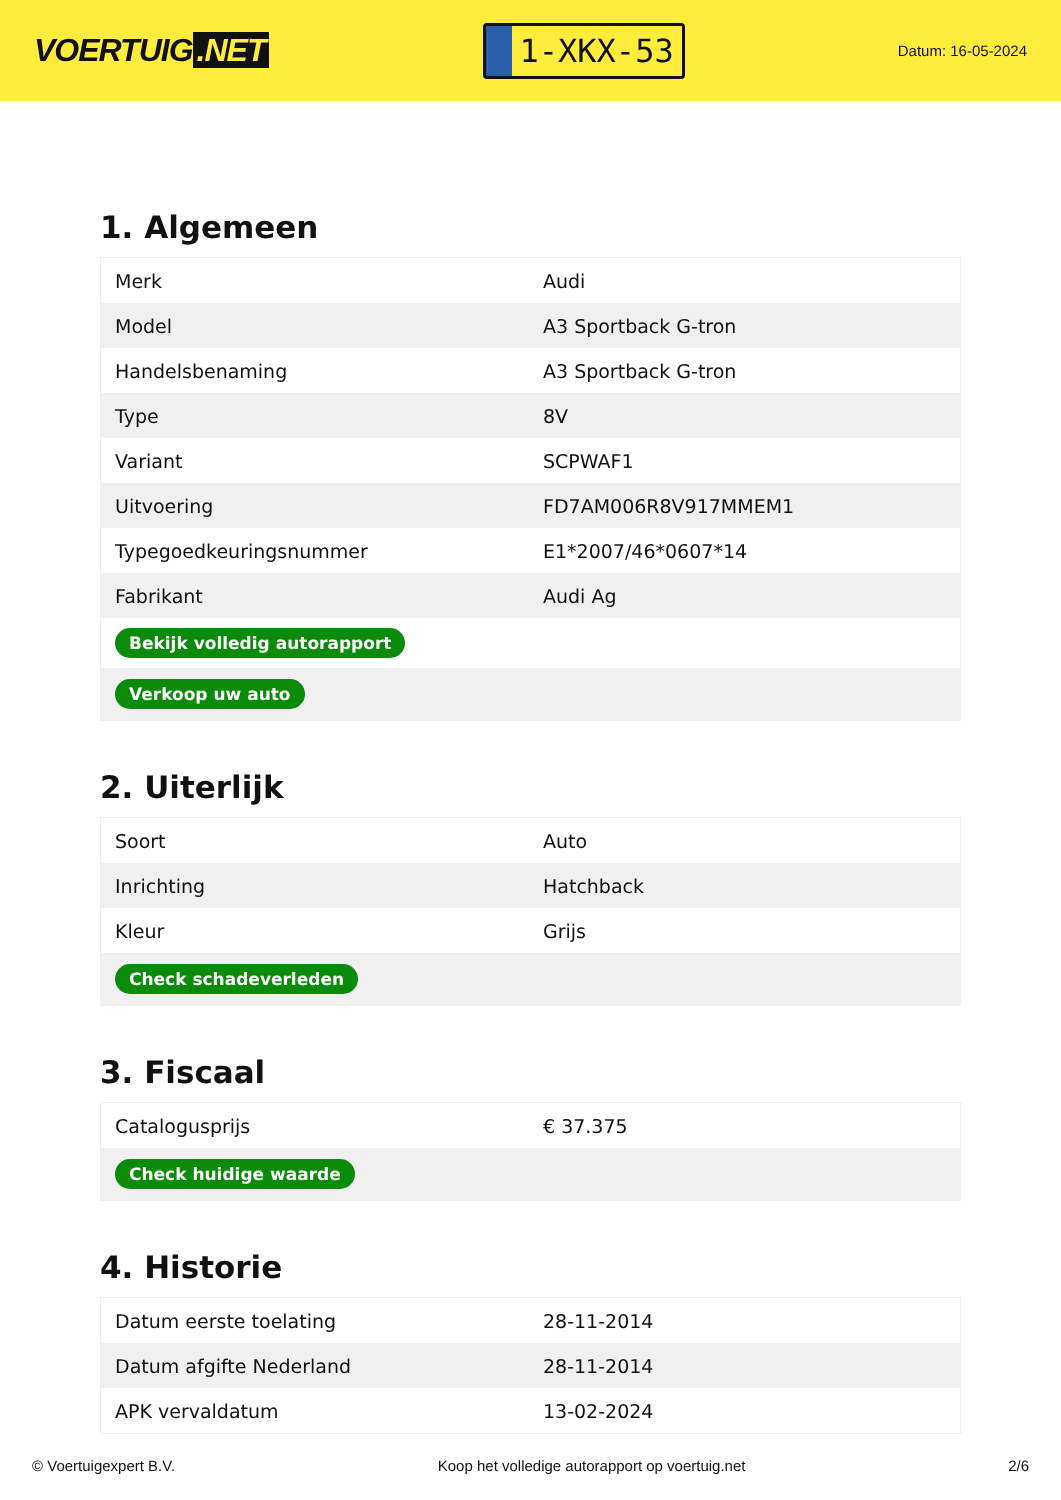VOERTUIG.NET
1-XKX-53
Datum: 16-05-2024
1. Algemeen
| Merk | Audi |
| Model | A3 Sportback G-tron |
| Handelsbenaming | A3 Sportback G-tron |
| Type | 8V |
| Variant | SCPWAF1 |
| Uitvoering | FD7AM006R8V917MMEM1 |
| Typegoedkeuringsnummer | E1*2007/46*0607*14 |
| Fabrikant | Audi Ag |
| Bekijk volledig autorapport | |
| Verkoop uw auto | |
2. Uiterlijk
| Soort | Auto |
| Inrichting | Hatchback |
| Kleur | Grijs |
| Check schadeverleden | |
3. Fiscaal
| Catalogusprijs | € 37.375 |
| Check huidige waarde | |
4. Historie
| Datum eerste toelating | 28-11-2014 |
| Datum afgifte Nederland | 28-11-2014 |
| APK vervaldatum | 13-02-2024 |
© Voertuigexpert B.V. Koop het volledige autorapport op voertuig.net 2/6